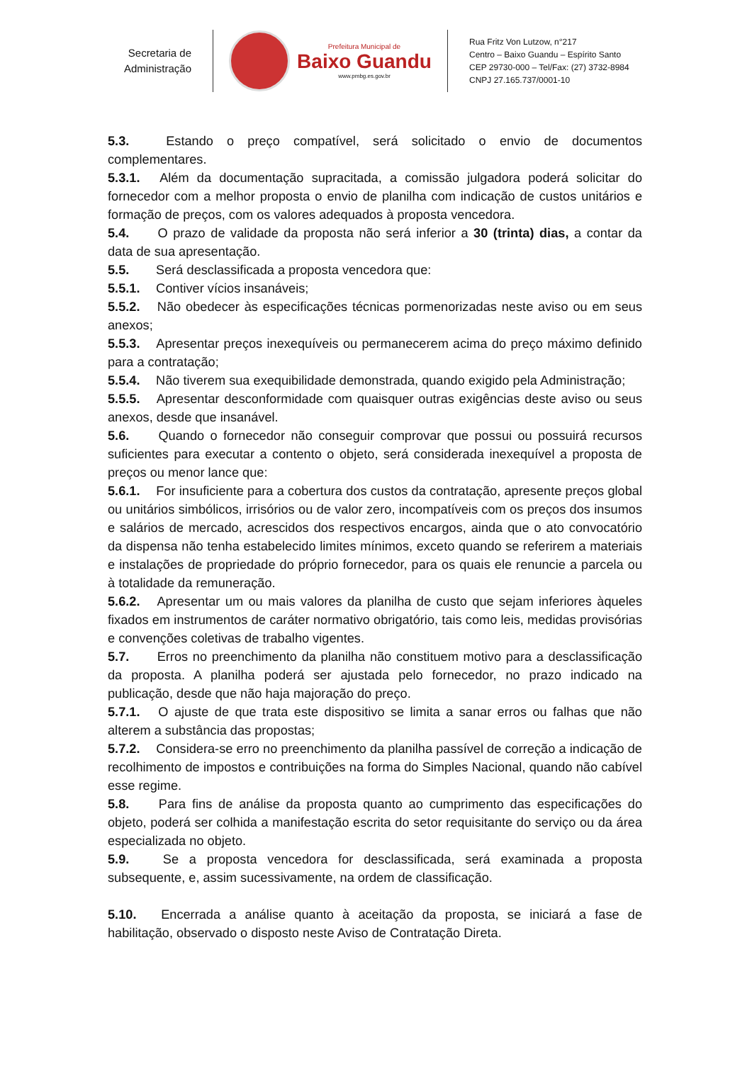Secretaria de
Administração
Prefeitura Municipal de
Baixo Guandu
www.pmbg.es.gov.br
Rua Fritz Von Lutzow, n°217
Centro – Baixo Guandu – Espírito Santo
CEP 29730-000 – Tel/Fax: (27) 3732-8984
CNPJ 27.165.737/0001-10
5.3. Estando o preço compatível, será solicitado o envio de documentos complementares.
5.3.1. Além da documentação supracitada, a comissão julgadora poderá solicitar do fornecedor com a melhor proposta o envio de planilha com indicação de custos unitários e formação de preços, com os valores adequados à proposta vencedora.
5.4. O prazo de validade da proposta não será inferior a 30 (trinta) dias, a contar da data de sua apresentação.
5.5. Será desclassificada a proposta vencedora que:
5.5.1. Contiver vícios insanáveis;
5.5.2. Não obedecer às especificações técnicas pormenorizadas neste aviso ou em seus anexos;
5.5.3. Apresentar preços inexequíveis ou permanecerem acima do preço máximo definido para a contratação;
5.5.4. Não tiverem sua exequibilidade demonstrada, quando exigido pela Administração;
5.5.5. Apresentar desconformidade com quaisquer outras exigências deste aviso ou seus anexos, desde que insanável.
5.6. Quando o fornecedor não conseguir comprovar que possui ou possuirá recursos suficientes para executar a contento o objeto, será considerada inexequível a proposta de preços ou menor lance que:
5.6.1. For insuficiente para a cobertura dos custos da contratação, apresente preços global ou unitários simbólicos, irrisórios ou de valor zero, incompatíveis com os preços dos insumos e salários de mercado, acrescidos dos respectivos encargos, ainda que o ato convocatório da dispensa não tenha estabelecido limites mínimos, exceto quando se referirem a materiais e instalações de propriedade do próprio fornecedor, para os quais ele renuncie a parcela ou à totalidade da remuneração.
5.6.2. Apresentar um ou mais valores da planilha de custo que sejam inferiores àqueles fixados em instrumentos de caráter normativo obrigatório, tais como leis, medidas provisórias e convenções coletivas de trabalho vigentes.
5.7. Erros no preenchimento da planilha não constituem motivo para a desclassificação da proposta. A planilha poderá ser ajustada pelo fornecedor, no prazo indicado na publicação, desde que não haja majoração do preço.
5.7.1. O ajuste de que trata este dispositivo se limita a sanar erros ou falhas que não alterem a substância das propostas;
5.7.2. Considera-se erro no preenchimento da planilha passível de correção a indicação de recolhimento de impostos e contribuições na forma do Simples Nacional, quando não cabível esse regime.
5.8. Para fins de análise da proposta quanto ao cumprimento das especificações do objeto, poderá ser colhida a manifestação escrita do setor requisitante do serviço ou da área especializada no objeto.
5.9. Se a proposta vencedora for desclassificada, será examinada a proposta subsequente, e, assim sucessivamente, na ordem de classificação.
5.10. Encerrada a análise quanto à aceitação da proposta, se iniciará a fase de habilitação, observado o disposto neste Aviso de Contratação Direta.